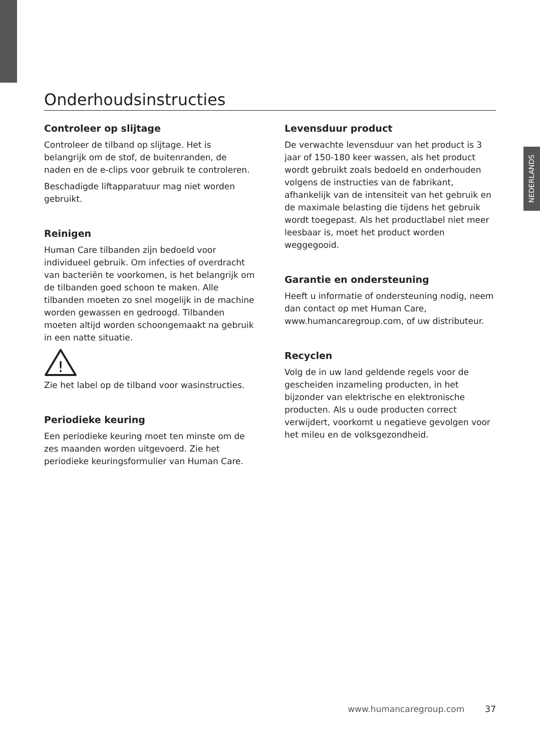NEDERLANDS
Onderhoudsinstructies
Controleer op slijtage
Controleer de tilband op slijtage. Het is belangrijk om de stof, de buitenranden, de naden en de e-clips voor gebruik te controleren.
Beschadigde liftapparatuur mag niet worden gebruikt.
Reinigen
Human Care tilbanden zijn bedoeld voor individueel gebruik. Om infecties of overdracht van bacteriën te voorkomen, is het belangrijk om de tilbanden goed schoon te maken. Alle tilbanden moeten zo snel mogelijk in de machine worden gewassen en gedroogd. Tilbanden moeten altijd worden schoongemaakt na gebruik in een natte situatie.
!
Zie het label op de tilband voor wasinstructies.
Periodieke keuring
Een periodieke keuring moet ten minste om de zes maanden worden uitgevoerd. Zie het periodieke keuringsformulier van Human Care.
Levensduur product
De verwachte levensduur van het product is 3 jaar of 150-180 keer wassen, als het product wordt gebruikt zoals bedoeld en onderhouden volgens de instructies van de fabrikant, afhankelijk van de intensiteit van het gebruik en de maximale belasting die tijdens het gebruik wordt toegepast. Als het productlabel niet meer leesbaar is, moet het product worden weggegooid.
Garantie en ondersteuning
Heeft u informatie of ondersteuning nodig, neem dan contact op met Human Care, www.humancaregroup.com, of uw distributeur.
Recyclen
Volg de in uw land geldende regels voor de gescheiden inzameling producten, in het bijzonder van elektrische en elektronische producten. Als u oude producten correct verwijdert, voorkomt u negatieve gevolgen voor het mileu en de volksgezondheid.
www.humancaregroup.com 37